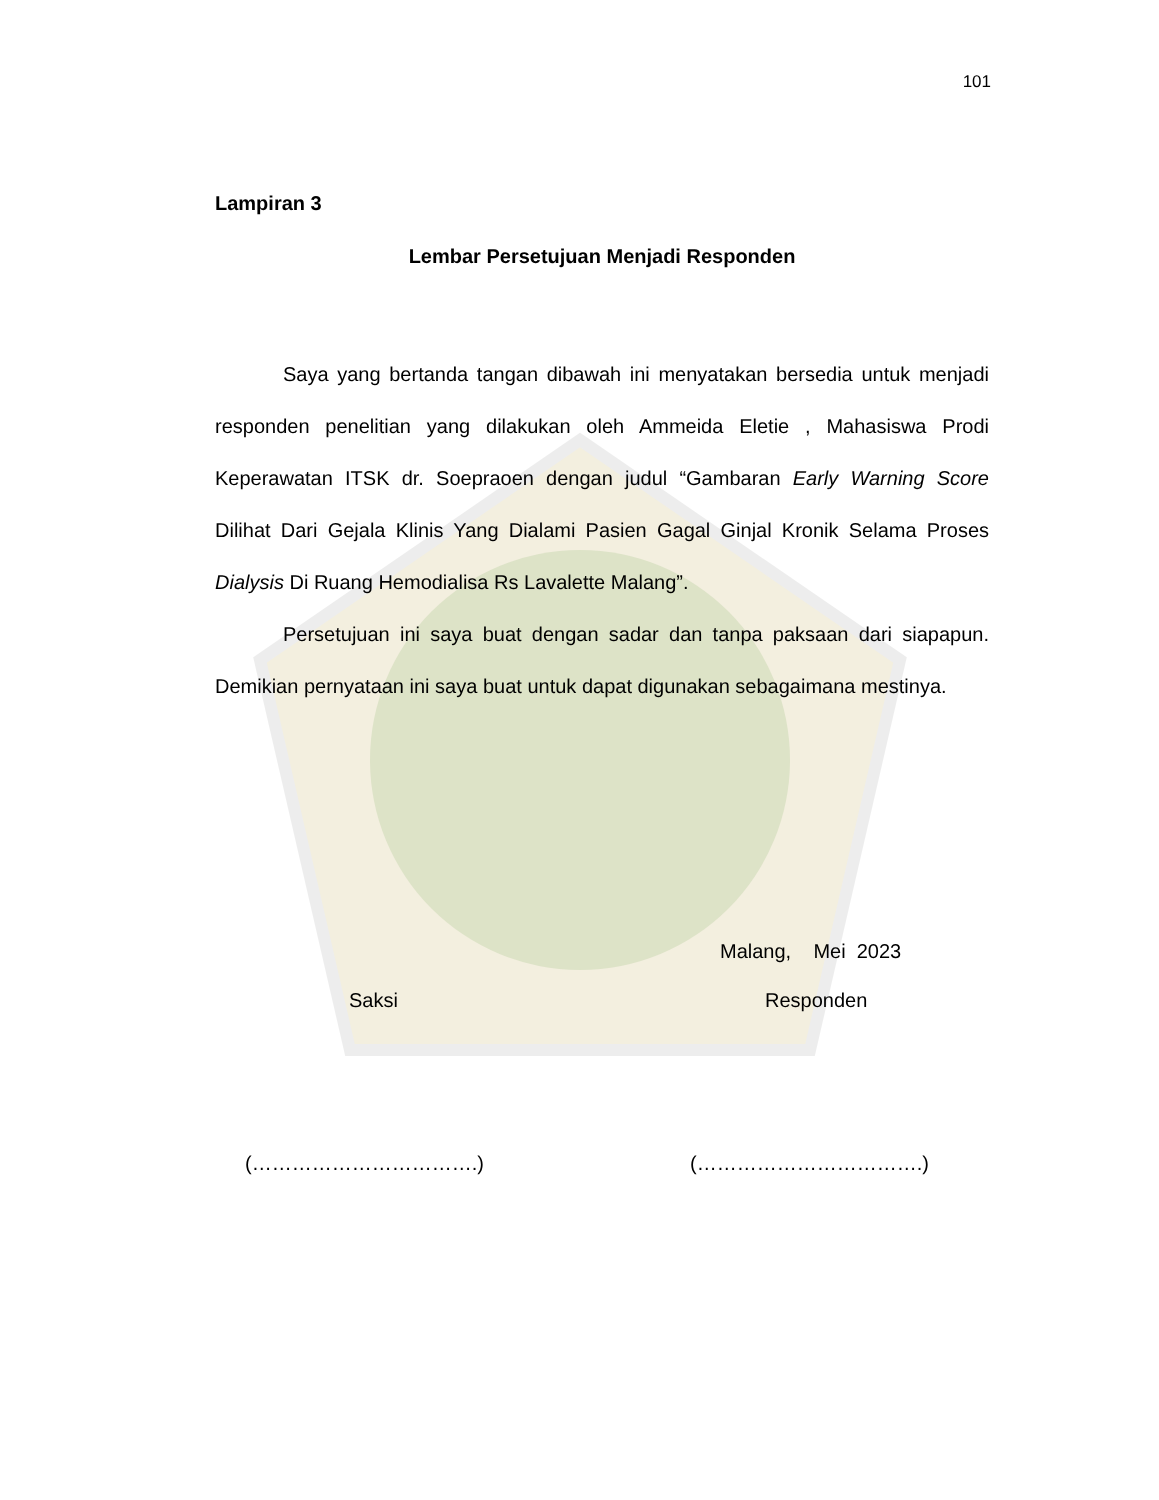101
Lampiran 3
Lembar Persetujuan Menjadi Responden
Saya yang bertanda tangan dibawah ini menyatakan bersedia untuk menjadi responden penelitian yang dilakukan oleh Ammeida Eletie , Mahasiswa Prodi Keperawatan ITSK dr. Soepraoen dengan judul “Gambaran Early Warning Score Dilihat Dari Gejala Klinis Yang Dialami Pasien Gagal Ginjal Kronik Selama Proses Dialysis Di Ruang Hemodialisa Rs Lavalette Malang”.
Persetujuan ini saya buat dengan sadar dan tanpa paksaan dari siapapun. Demikian pernyataan ini saya buat untuk dapat digunakan sebagaimana mestinya.
Malang, Mei 2023
Saksi Responden
(…………………………….) (…………………………….)